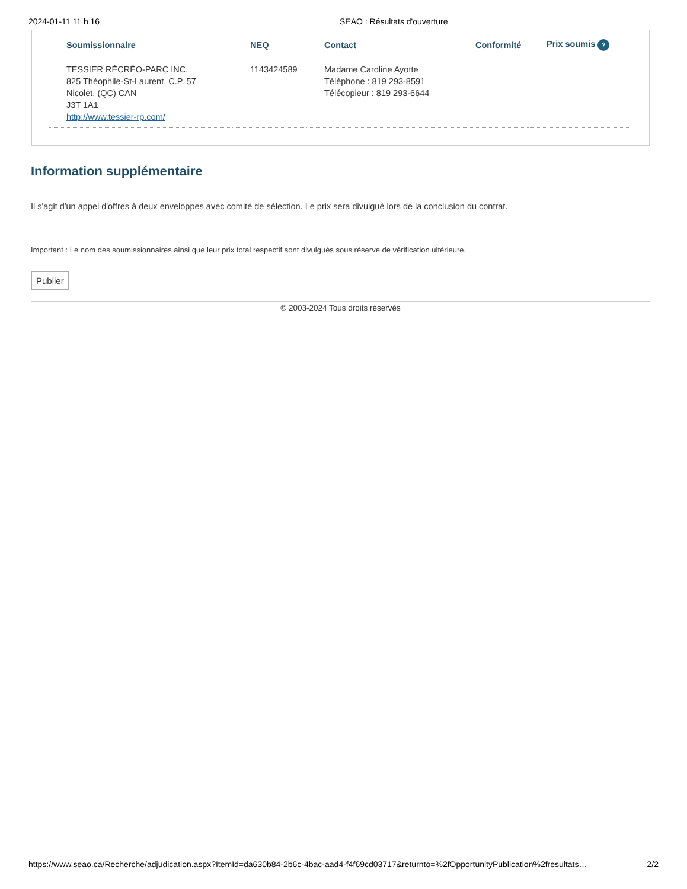2024-01-11 11 h 16 SEAO : Résultats d'ouverture
| Soumissionnaire | NEQ | Contact | Conformité | Prix soumis ? |
| --- | --- | --- | --- | --- |
| TESSIER RÉCRÉO-PARC INC. 825 Théophile-St-Laurent, C.P. 57 Nicolet, (QC) CAN J3T 1A1 http://www.tessier-rp.com/ | 1143424589 | Madame Caroline Ayotte Téléphone : 819 293-8591 Télécopieur : 819 293-6644 | | |
Information supplémentaire
Il s'agit d'un appel d'offres à deux enveloppes avec comité de sélection. Le prix sera divulgué lors de la conclusion du contrat.
Important : Le nom des soumissionnaires ainsi que leur prix total respectif sont divulgués sous réserve de vérification ultérieure.
Publier
© 2003-2024 Tous droits réservés
https://www.seao.ca/Recherche/adjudication.aspx?ItemId=da630b84-2b6c-4bac-aad4-f4f69cd03717&returnto=%2fOpportunityPublication%2fresultats… 2/2